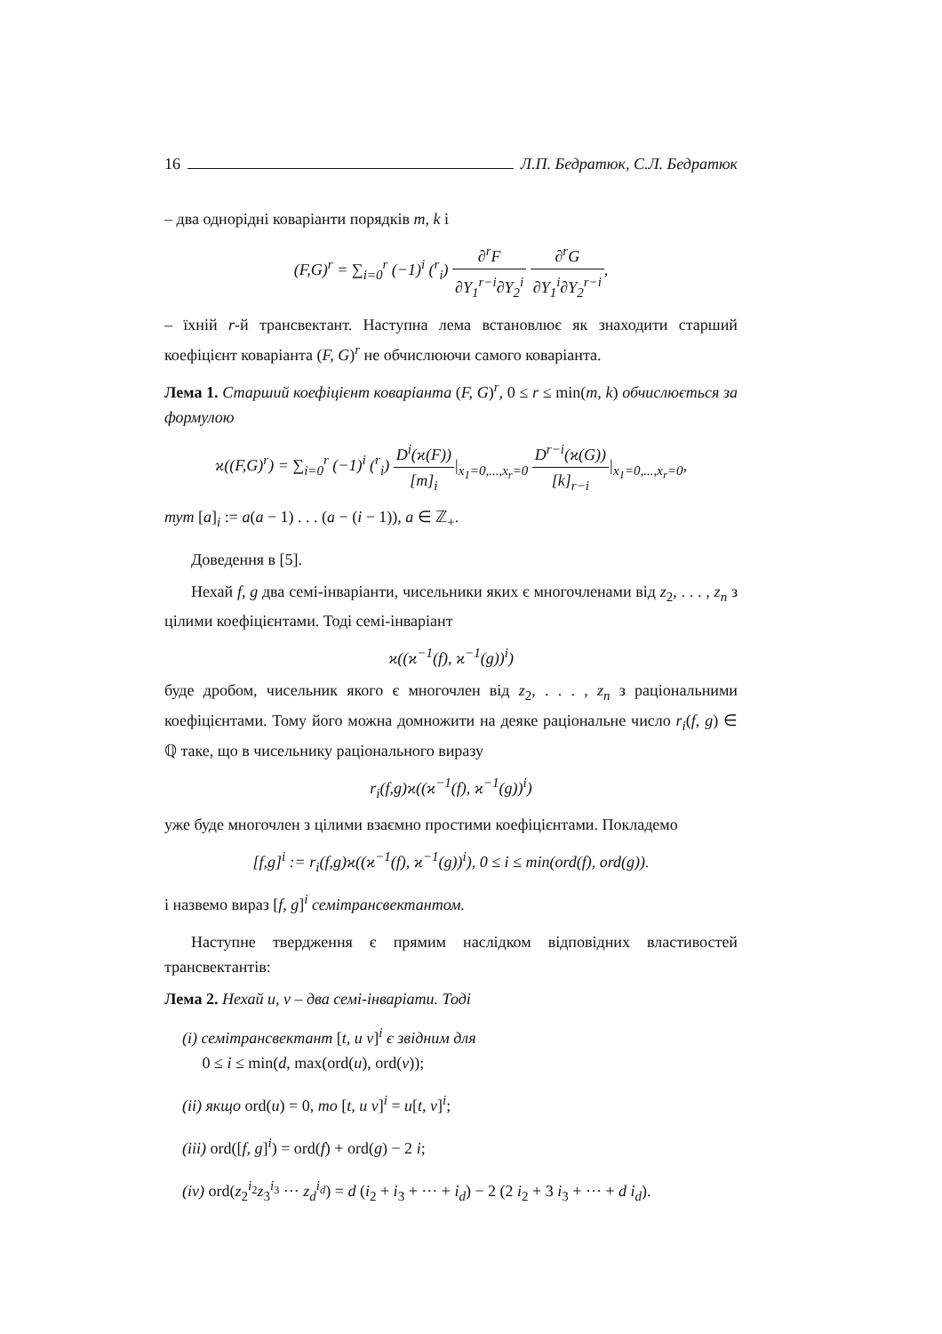16 Л.П. Бедратюк, С.Л. Бедратюк
– два однорідні коваріанти порядків m, k і
(F,G)<sup>r</sup> = ∑<sub>i=0</sub><sup>r</sup> (−1)<sup>i</sup> (<sup>r</sup><sub>i</sub>) ∂<sup>r</sup>F ∂Y<sub>1</sub><sup>r−i</sup>∂Y<sub>2</sub><sup>i</sup> ∂<sup>r</sup>G ∂Y<sub>1</sub><sup>i</sup>∂Y<sub>2</sub><sup>r−i</sup>,
– їхній r-й трансвектант. Наступна лема встановлює як знаходити старший коефіцієнт коваріанта (F, G)<sup>r</sup> не обчислюючи самого коваріанта.
Лема 1. Старший коефіцієнт коваріанта (F, G)<sup>r</sup>, 0 ≤ r ≤ min(m, k) обчислюється за формулою
ϰ((F,G)<sup>r</sup>) = ∑<sub>i=0</sub><sup>r</sup> (−1)<sup>i</sup> (<sup>r</sup><sub>i</sub>) D<sup>i</sup>(ϰ(F)) [m]<sub>i</sub>|<sub>x<sub>1</sub>=0,...,x<sub>r</sub>=0</sub> D<sup>r−i</sup>(ϰ(G)) [k]<sub>r−i</sub>|<sub>x<sub>1</sub>=0,...,x<sub>r</sub>=0</sub>,
тут [a]<sub>i</sub> := a(a − 1) . . . (a − (i − 1)), a ∈ ℤ<sub>+</sub>.
Доведення в [5].
Нехай f, g два семі-інваріанти, чисельники яких є многочленами від z<sub>2</sub>, . . . , z<sub>n</sub> з цілими коефіцієнтами. Тоді семі-інваріант
ϰ((ϰ<sup>−1</sup>(f), ϰ<sup>−1</sup>(g))<sup>i</sup>)
буде дробом, чисельник якого є многочлен від z<sub>2</sub>, . . . , z<sub>n</sub> з раціональними коефіцієнтами. Тому його можна домножити на деяке раціональне число r<sub>i</sub>(f, g) ∈ ℚ таке, що в чисельнику раціонального виразу
r<sub>i</sub>(f,g)ϰ((ϰ<sup>−1</sup>(f), ϰ<sup>−1</sup>(g))<sup>i</sup>)
уже буде многочлен з цілими взаємно простими коефіцієнтами. Покладемо
[f,g]<sup>i</sup> := r<sub>i</sub>(f,g)ϰ((ϰ<sup>−1</sup>(f), ϰ<sup>−1</sup>(g))<sup>i</sup>), 0 ≤ i ≤ min(ord(f), ord(g)).
і назвемо вираз [f, g]<sup>i</sup> семітрансвектантом.
Наступне твердження є прямим наслідком відповідних властивостей трансвектантів:
Лема 2. Нехай u, v – два семі-інваріати. Тоді
(i) семітрансвектант [t, u v]<sup>i</sup> є звідним для
0 ≤ i ≤ min(d, max(ord(u), ord(v));
(ii) якщо ord(u) = 0, то [t, u v]<sup>i</sup> = u[t, v]<sup>i</sup>;
(iii) ord([f, g]<sup>i</sup>) = ord(f) + ord(g) − 2 i;
(iv) ord(z<sub>2</sub><sup>i<sub>2</sub></sup>z<sub>3</sub><sup>i<sub>3</sub></sup> ··· z<sub>d</sub><sup>i<sub>d</sub></sup>) = d (i<sub>2</sub> + i<sub>3</sub> + ··· + i<sub>d</sub>) − 2 (2 i<sub>2</sub> + 3 i<sub>3</sub> + ··· + d i<sub>d</sub>).